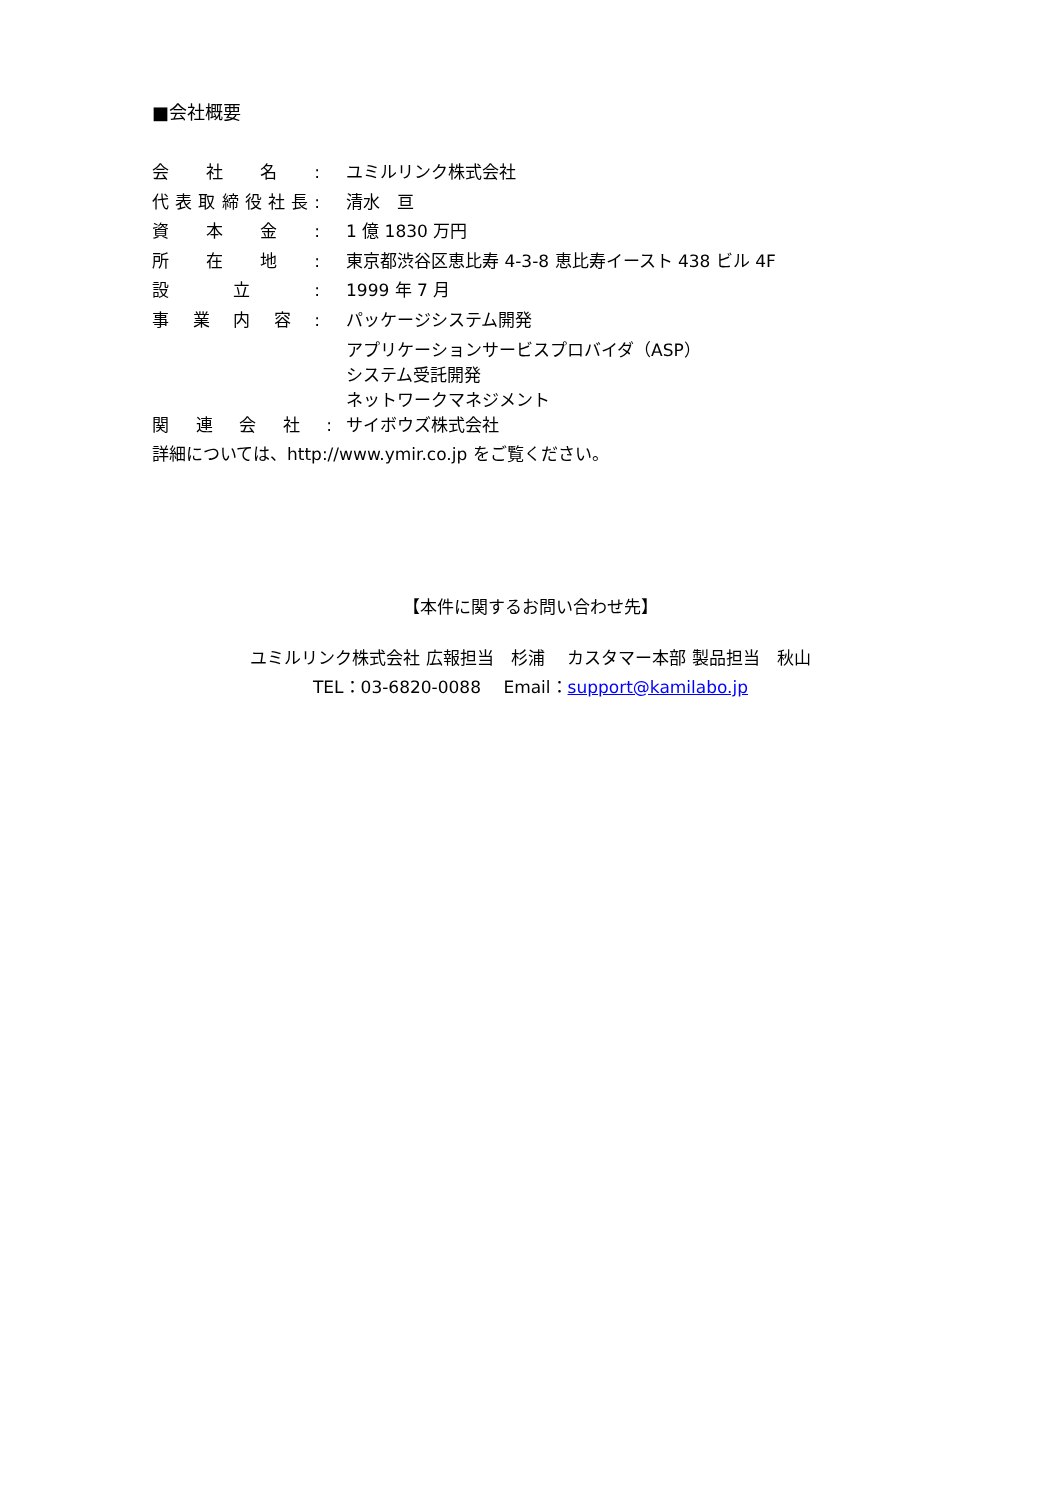■会社概要
| 会社名: | ユミルリンク株式会社 |
| 代表取締役社長: | 清水 亘 |
| 資本金: | 1 億 1830 万円 |
| 所在地: | 東京都渋谷区恵比寿 4-3-8 恵比寿イースト 438 ビル 4F |
| 設立: | 1999 年 7 月 |
| 事業内容: | パッケージシステム開発 アプリケーションサービスプロバイダ（ASP） システム受託開発 ネットワークマネジメント |
| 関連会社: | サイボウズ株式会社 |
詳細については、http://www.ymir.co.jp をご覧ください。
【本件に関するお問い合わせ先】
ユミルリンク株式会社 広報担当　杉浦　 カスタマー本部 製品担当　秋山
TEL：03-6820-0088　 Email：support@kamilabo.jp